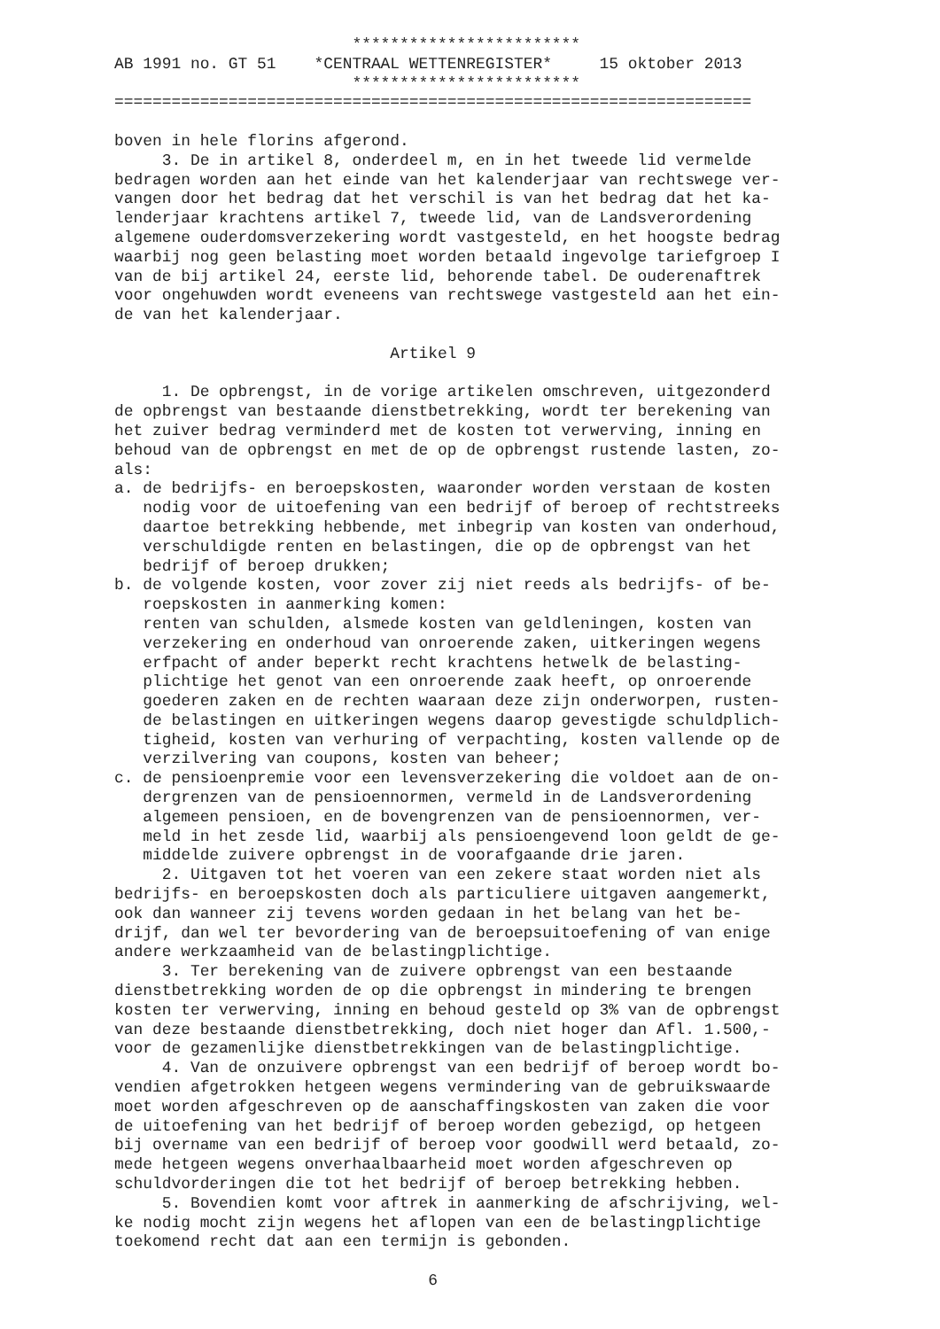************************
AB 1991 no. GT 51    *CENTRAAL WETTENREGISTER*     15 oktober 2013
                         ************************
===================================================================

boven in hele florins afgerond.
     3. De in artikel 8, onderdeel m, en in het tweede lid vermelde
bedragen worden aan het einde van het kalenderjaar van rechtswege ver-
vangen door het bedrag dat het verschil is van het bedrag dat het ka-
lenderjaar krachtens artikel 7, tweede lid, van de Landsverordening
algemene ouderdomsverzekering wordt vastgesteld, en het hoogste bedrag
waarbij nog geen belasting moet worden betaald ingevolge tariefgroep I
van de bij artikel 24, eerste lid, behorende tabel. De ouderenaftrek
voor ongehuwden wordt eveneens van rechtswege vastgesteld aan het ein-
de van het kalenderjaar.

                             Artikel 9

     1. De opbrengst, in de vorige artikelen omschreven, uitgezonderd
de opbrengst van bestaande dienstbetrekking, wordt ter berekening van
het zuiver bedrag verminderd met de kosten tot verwerving, inning en
behoud van de opbrengst en met de op de opbrengst rustende lasten, zo-
als:
a. de bedrijfs- en beroepskosten, waaronder worden verstaan de kosten
   nodig voor de uitoefening van een bedrijf of beroep of rechtstreeks
   daartoe betrekking hebbende, met inbegrip van kosten van onderhoud,
   verschuldigde renten en belastingen, die op de opbrengst van het
   bedrijf of beroep drukken;
b. de volgende kosten, voor zover zij niet reeds als bedrijfs- of be-
   roepskosten in aanmerking komen:
   renten van schulden, alsmede kosten van geldleningen, kosten van
   verzekering en onderhoud van onroerende zaken, uitkeringen wegens
   erfpacht of ander beperkt recht krachtens hetwelk de belasting-
   plichtige het genot van een onroerende zaak heeft, op onroerende
   goederen zaken en de rechten waaraan deze zijn onderworpen, rusten-
   de belastingen en uitkeringen wegens daarop gevestigde schuldplich-
   tigheid, kosten van verhuring of verpachting, kosten vallende op de
   verzilvering van coupons, kosten van beheer;
c. de pensioenpremie voor een levensverzekering die voldoet aan de on-
   dergrenzen van de pensioennormen, vermeld in de Landsverordening
   algemeen pensioen, en de bovengrenzen van de pensioennormen, ver-
   meld in het zesde lid, waarbij als pensioengevend loon geldt de ge-
   middelde zuivere opbrengst in de voorafgaande drie jaren.
     2. Uitgaven tot het voeren van een zekere staat worden niet als
bedrijfs- en beroepskosten doch als particuliere uitgaven aangemerkt,
ook dan wanneer zij tevens worden gedaan in het belang van het be-
drijf, dan wel ter bevordering van de beroepsuitoefening of van enige
andere werkzaamheid van de belastingplichtige.
     3. Ter berekening van de zuivere opbrengst van een bestaande
dienstbetrekking worden de op die opbrengst in mindering te brengen
kosten ter verwerving, inning en behoud gesteld op 3% van de opbrengst
van deze bestaande dienstbetrekking, doch niet hoger dan Afl. 1.500,-
voor de gezamenlijke dienstbetrekkingen van de belastingplichtige.
     4. Van de onzuivere opbrengst van een bedrijf of beroep wordt bo-
vendien afgetrokken hetgeen wegens vermindering van de gebruikswaarde
moet worden afgeschreven op de aanschaffingskosten van zaken die voor
de uitoefening van het bedrijf of beroep worden gebezigd, op hetgeen
bij overname van een bedrijf of beroep voor goodwill werd betaald, zo-
mede hetgeen wegens onverhaalbaarheid moet worden afgeschreven op
schuldvorderingen die tot het bedrijf of beroep betrekking hebben.
     5. Bovendien komt voor aftrek in aanmerking de afschrijving, wel-
ke nodig mocht zijn wegens het aflopen van een de belastingplichtige
toekomend recht dat aan een termijn is gebonden.

                                 6